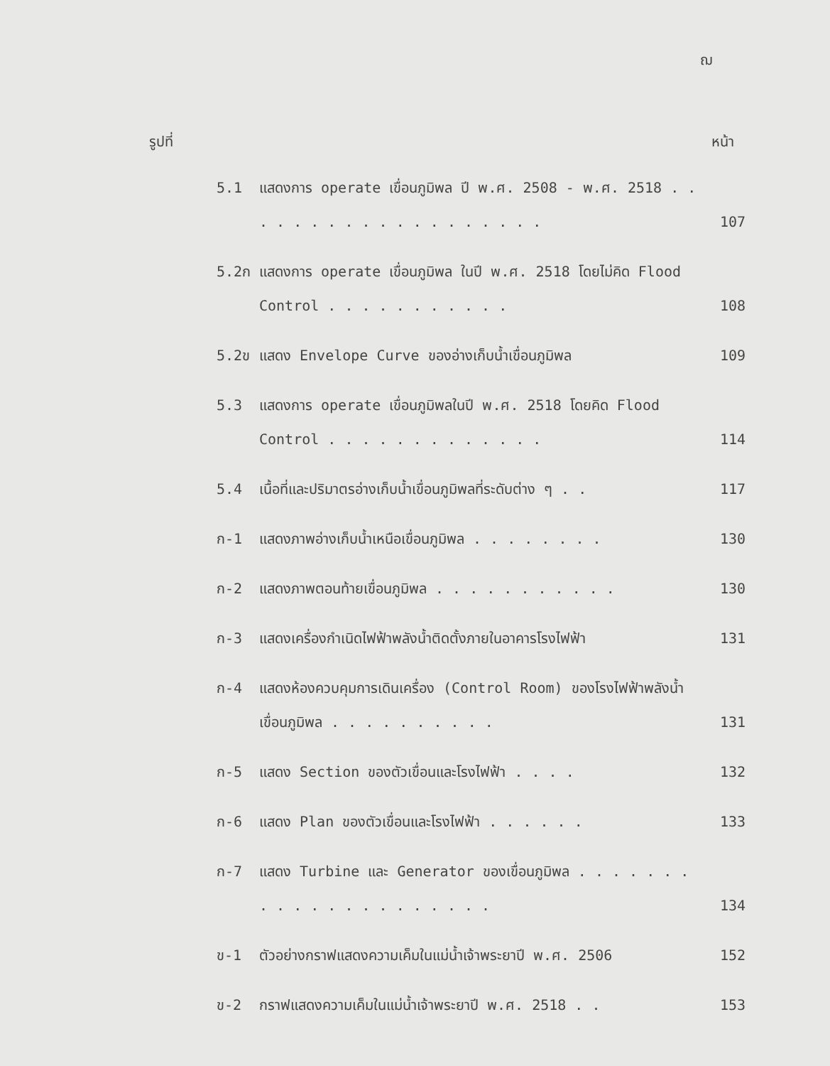ฌ
รูปที่ หน้า
5.1 แสดงการ operate เขื่อนภูมิพล ปี พ.ศ. 2508 - พ.ศ. 2518 . . . . . . . . . . . . . . . . . . . 107
5.2ก แสดงการ operate เขื่อนภูมิพล ในปี พ.ศ. 2518 โดยไม่คิด Flood Control . . . . . . . . . . . 108
5.2ข แสดง Envelope Curve ของอ่างเก็บน้ำเขื่อนภูมิพล 109
5.3 แสดงการ operate เขื่อนภูมิพลในปี พ.ศ. 2518 โดยคิด Flood Control . . . . . . . . . . . . . 114
5.4 เนื้อที่และปริมาตรอ่างเก็บน้ำเขื่อนภูมิพลที่ระดับต่าง ๆ . . 117
ก-1 แสดงภาพอ่างเก็บน้ำเหนือเขื่อนภูมิพล . . . . . . . . 130
ก-2 แสดงภาพตอนท้ายเขื่อนภูมิพล . . . . . . . . . . . 130
ก-3 แสดงเครื่องกำเนิดไฟฟ้าพลังน้ำติดตั้งภายในอาคารโรงไฟฟ้า 131
ก-4 แสดงห้องควบคุมการเดินเครื่อง (Control Room) ของโรงไฟฟ้าพลังน้ำเขื่อนภูมิพล . . . . . . . . . . 131
ก-5 แสดง Section ของตัวเขื่อนและโรงไฟฟ้า . . . . 132
ก-6 แสดง Plan ของตัวเขื่อนและโรงไฟฟ้า . . . . . . 133
ก-7 แสดง Turbine และ Generator ของเขื่อนภูมิพล . . . . . . . . . . . . . . . . . . . . . 134
ข-1 ตัวอย่างกราฟแสดงความเค็มในแม่น้ำเจ้าพระยาปี พ.ศ. 2506 152
ข-2 กราฟแสดงความเค็มในแม่น้ำเจ้าพระยาปี พ.ศ. 2518 . . 153